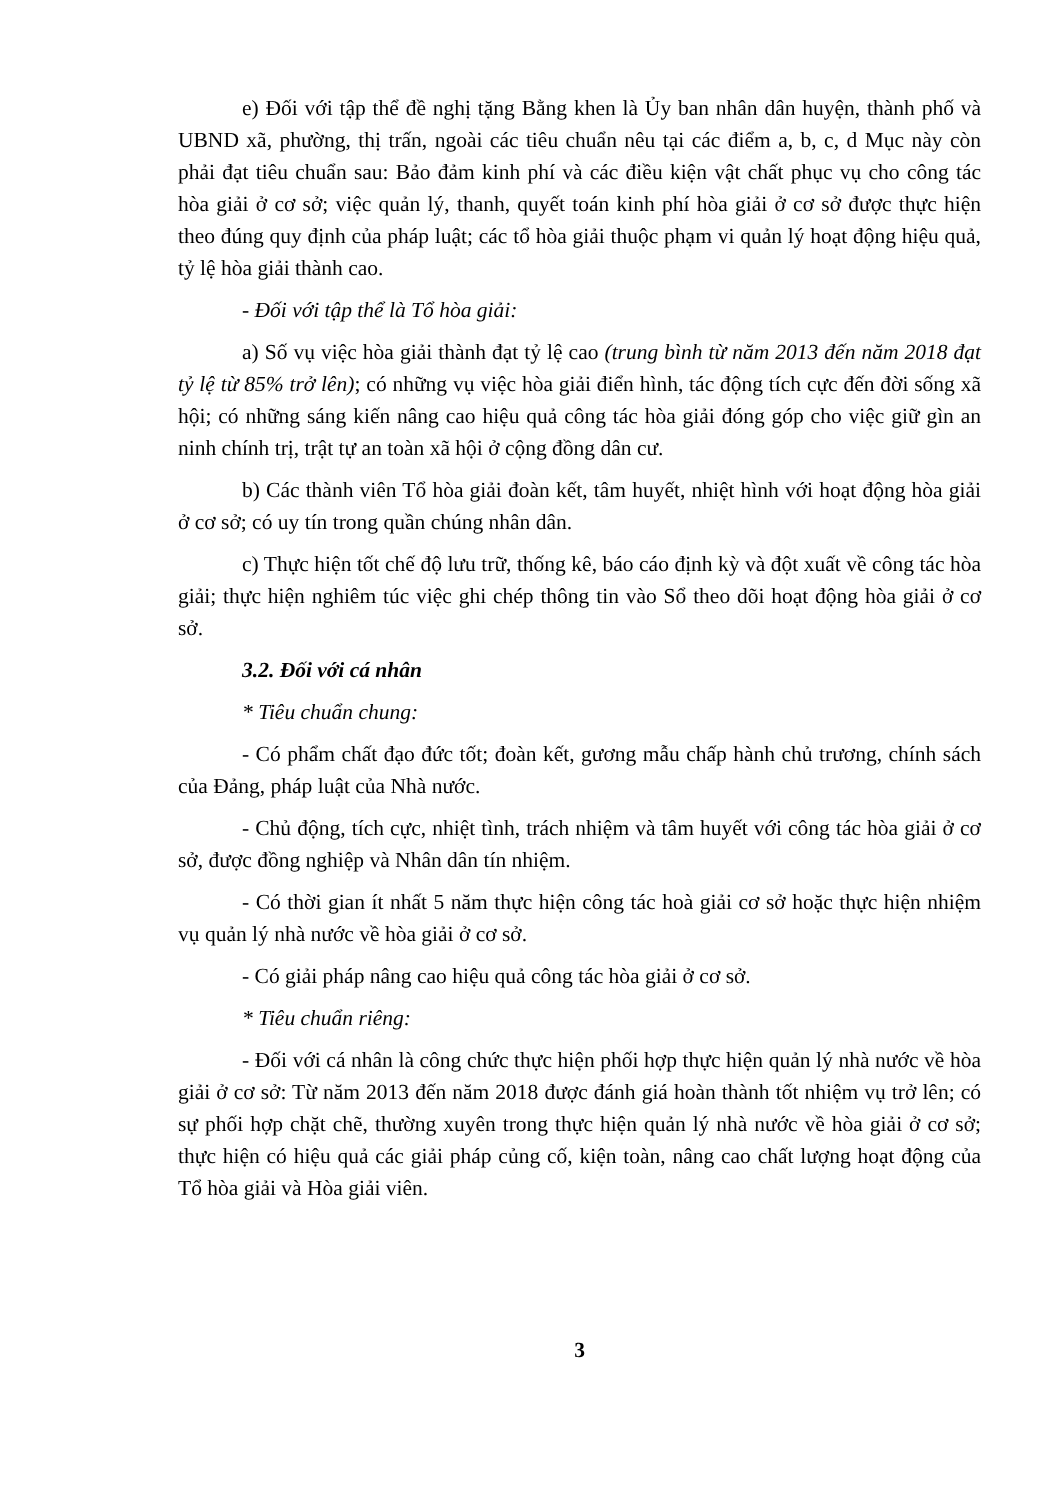e) Đối với tập thể đề nghị tặng Bằng khen là Ủy ban nhân dân huyện, thành phố và UBND xã, phường, thị trấn, ngoài các tiêu chuẩn nêu tại các điểm a, b, c, d Mục này còn phải đạt tiêu chuẩn sau: Bảo đảm kinh phí và các điều kiện vật chất phục vụ cho công tác hòa giải ở cơ sở; việc quản lý, thanh, quyết toán kinh phí hòa giải ở cơ sở được thực hiện theo đúng quy định của pháp luật; các tổ hòa giải thuộc phạm vi quản lý hoạt động hiệu quả, tỷ lệ hòa giải thành cao.
- Đối với tập thể là Tổ hòa giải:
a) Số vụ việc hòa giải thành đạt tỷ lệ cao (trung bình từ năm 2013 đến năm 2018 đạt tỷ lệ từ 85% trở lên); có những vụ việc hòa giải điển hình, tác động tích cực đến đời sống xã hội; có những sáng kiến nâng cao hiệu quả công tác hòa giải đóng góp cho việc giữ gìn an ninh chính trị, trật tự an toàn xã hội ở cộng đồng dân cư.
b) Các thành viên Tổ hòa giải đoàn kết, tâm huyết, nhiệt hình với hoạt động hòa giải ở cơ sở; có uy tín trong quần chúng nhân dân.
c) Thực hiện tốt chế độ lưu trữ, thống kê, báo cáo định kỳ và đột xuất về công tác hòa giải; thực hiện nghiêm túc việc ghi chép thông tin vào Sổ theo dõi hoạt động hòa giải ở cơ sở.
3.2. Đối với cá nhân
* Tiêu chuẩn chung:
- Có phẩm chất đạo đức tốt; đoàn kết, gương mẫu chấp hành chủ trương, chính sách của Đảng, pháp luật của Nhà nước.
- Chủ động, tích cực, nhiệt tình, trách nhiệm và tâm huyết với công tác hòa giải ở cơ sở, được đồng nghiệp và Nhân dân tín nhiệm.
- Có thời gian ít nhất 5 năm thực hiện công tác hoà giải cơ sở hoặc thực hiện nhiệm vụ quản lý nhà nước về hòa giải ở cơ sở.
- Có giải pháp nâng cao hiệu quả công tác hòa giải ở cơ sở.
* Tiêu chuẩn riêng:
- Đối với cá nhân là công chức thực hiện phối hợp thực hiện quản lý nhà nước về hòa giải ở cơ sở: Từ năm 2013 đến năm 2018 được đánh giá hoàn thành tốt nhiệm vụ trở lên; có sự phối hợp chặt chẽ, thường xuyên trong thực hiện quản lý nhà nước về hòa giải ở cơ sở; thực hiện có hiệu quả các giải pháp củng cố, kiện toàn, nâng cao chất lượng hoạt động của Tổ hòa giải và Hòa giải viên.
3